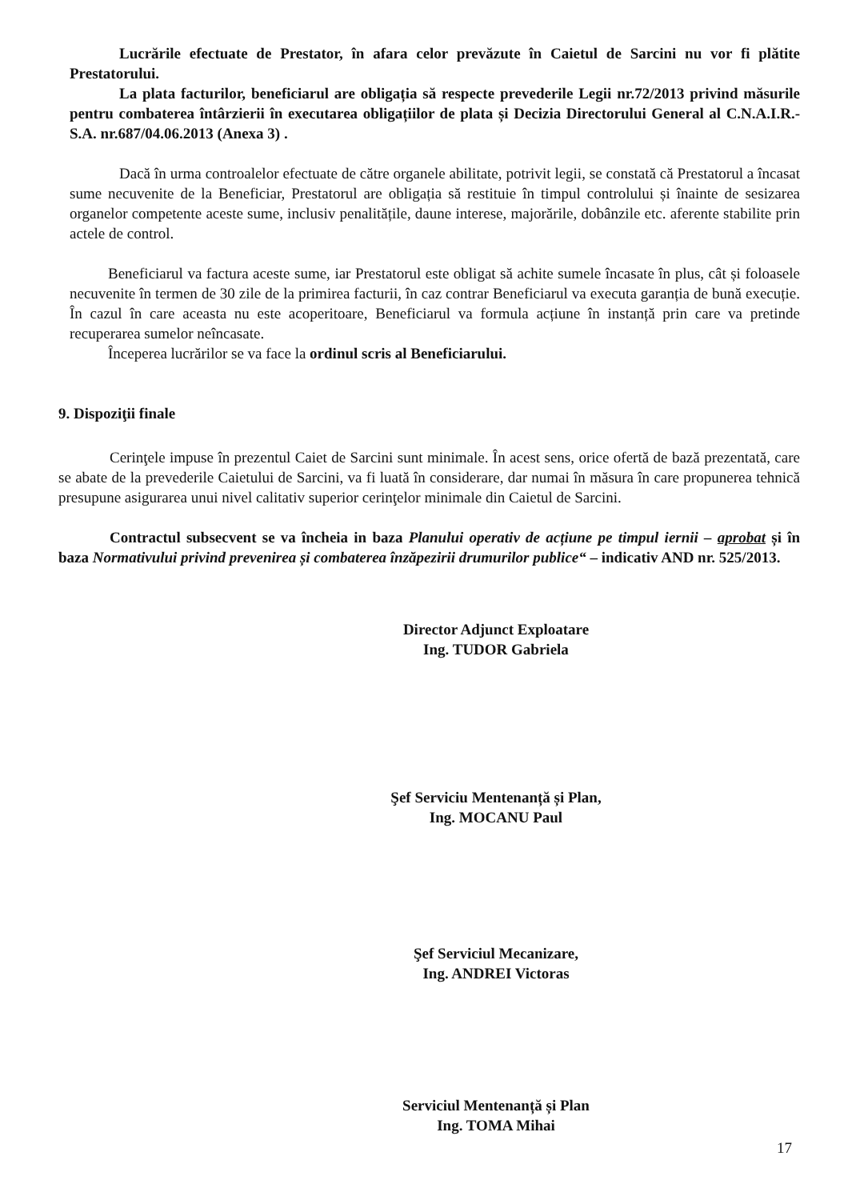Lucrările efectuate de Prestator, în afara celor prevăzute în Caietul de Sarcini nu vor fi plătite Prestatorului.
La plata facturilor, beneficiarul are obligația să respecte prevederile Legii nr.72/2013 privind măsurile pentru combaterea întârzierii în executarea obligațiilor de plata și Decizia Directorului General al C.N.A.I.R.-S.A. nr.687/04.06.2013 (Anexa 3) .
Dacă în urma controalelor efectuate de către organele abilitate, potrivit legii, se constată că Prestatorul a încasat sume necuvenite de la Beneficiar, Prestatorul are obligația să restituie în timpul controlului și înainte de sesizarea organelor competente aceste sume, inclusiv penalitățile, daune interese, majorările, dobânzile etc. aferente stabilite prin actele de control.
Beneficiarul va factura aceste sume, iar Prestatorul este obligat să achite sumele încasate în plus, cât și foloasele necuvenite în termen de 30 zile de la primirea facturii, în caz contrar Beneficiarul va executa garanția de bună execuție. În cazul în care aceasta nu este acoperitoare, Beneficiarul va formula acțiune în instanță prin care va pretinde recuperarea sumelor neîncasate.
Începerea lucrărilor se va face la ordinul scris al Beneficiarului.
9. Dispoziţii finale
Cerinţele impuse în prezentul Caiet de Sarcini sunt minimale. În acest sens, orice ofertă de bază prezentată, care se abate de la prevederile Caietului de Sarcini, va fi luată în considerare, dar numai în măsura în care propunerea tehnică presupune asigurarea unui nivel calitativ superior cerinţelor minimale din Caietul de Sarcini.
Contractul subsecvent se va încheia in baza Planului operativ de acțiune pe timpul iernii – aprobat și în baza Normativului privind prevenirea și combaterea înzăpezirii drumurilor publice“ – indicativ AND nr. 525/2013.
Director Adjunct Exploatare
Ing. TUDOR Gabriela
Şef Serviciu Mentenanță și Plan,
Ing. MOCANU Paul
Şef Serviciul Mecanizare,
Ing. ANDREI Victoras
Serviciul Mentenanță și Plan
Ing. TOMA Mihai
17